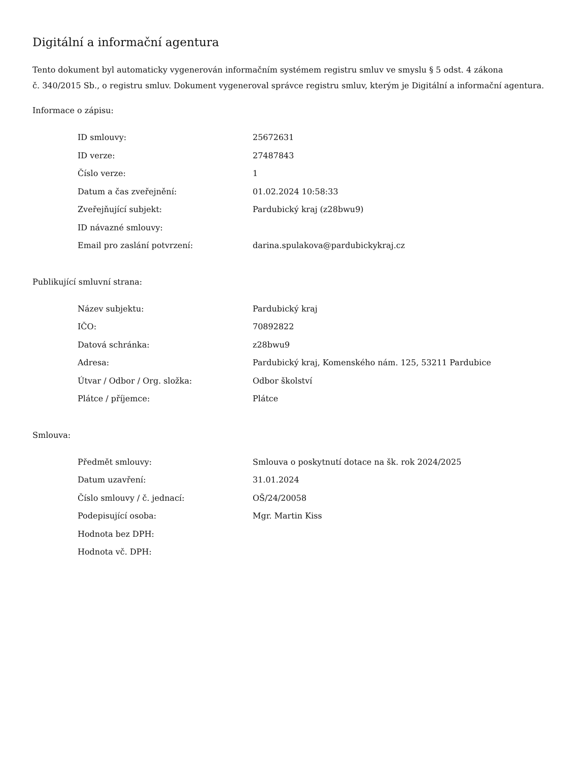Digitální a informační agentura
Tento dokument byl automaticky vygenerován informačním systémem registru smluv ve smyslu § 5 odst. 4 zákona
č. 340/2015 Sb., o registru smluv. Dokument vygeneroval správce registru smluv, kterým je Digitální a informační agentura.
Informace o zápisu:
| ID smlouvy: | 25672631 |
| ID verze: | 27487843 |
| Číslo verze: | 1 |
| Datum a čas zveřejnění: | 01.02.2024 10:58:33 |
| Zveřejňující subjekt: | Pardubický kraj (z28bwu9) |
| ID návazné smlouvy: | |
| Email pro zaslání potvrzení: | darina.spulakova@pardubickykraj.cz |
Publikující smluvní strana:
| Název subjektu: | Pardubický kraj |
| IČO: | 70892822 |
| Datová schránka: | z28bwu9 |
| Adresa: | Pardubický kraj, Komenského nám. 125, 53211 Pardubice |
| Útvar / Odbor / Org. složka: | Odbor školství |
| Plátce / příjemce: | Plátce |
Smlouva:
| Předmět smlouvy: | Smlouva o poskytnutí dotace na šk. rok 2024/2025 |
| Datum uzavření: | 31.01.2024 |
| Číslo smlouvy / č. jednací: | OŠ/24/20058 |
| Podepisující osoba: | Mgr. Martin Kiss |
| Hodnota bez DPH: | |
| Hodnota vč. DPH: | |